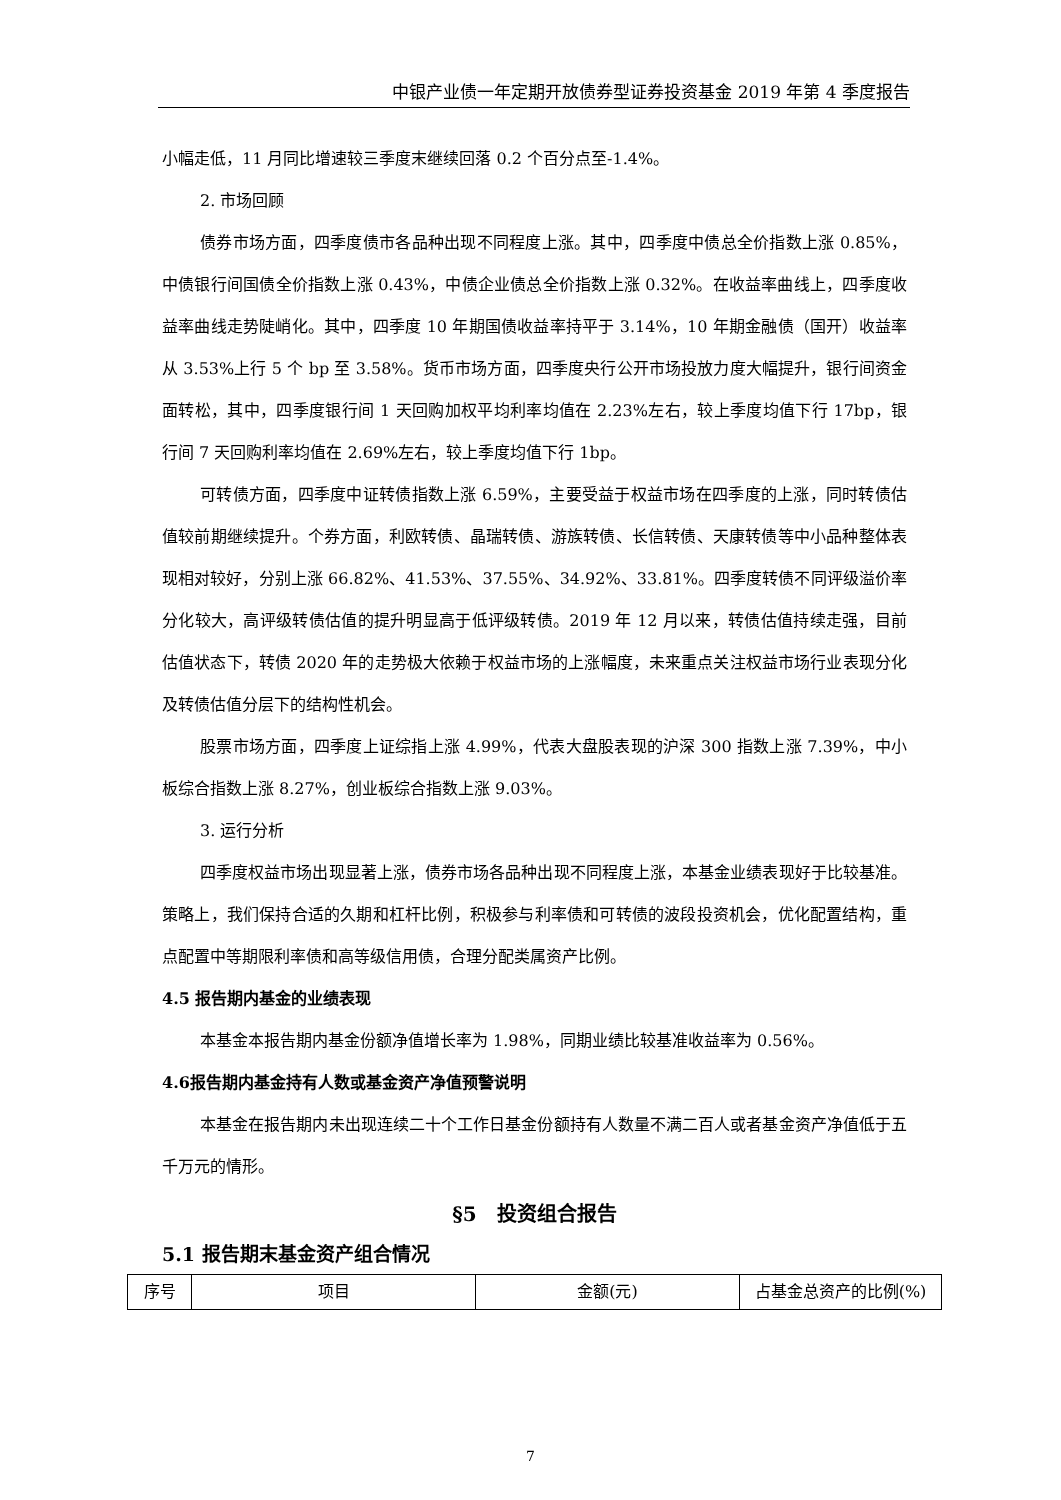中银产业债一年定期开放债券型证券投资基金 2019 年第 4 季度报告
小幅走低，11 月同比增速较三季度末继续回落 0.2 个百分点至-1.4%。
2. 市场回顾
债券市场方面，四季度债市各品种出现不同程度上涨。其中，四季度中债总全价指数上涨 0.85%，中债银行间国债全价指数上涨 0.43%，中债企业债总全价指数上涨 0.32%。在收益率曲线上，四季度收益率曲线走势陡峭化。其中，四季度 10 年期国债收益率持平于 3.14%，10 年期金融债（国开）收益率从 3.53%上行 5 个 bp 至 3.58%。货币市场方面，四季度央行公开市场投放力度大幅提升，银行间资金面转松，其中，四季度银行间 1 天回购加权平均利率均值在 2.23%左右，较上季度均值下行 17bp，银行间 7 天回购利率均值在 2.69%左右，较上季度均值下行 1bp。
可转债方面，四季度中证转债指数上涨 6.59%，主要受益于权益市场在四季度的上涨，同时转债估值较前期继续提升。个券方面，利欧转债、晶瑞转债、游族转债、长信转债、天康转债等中小品种整体表现相对较好，分别上涨 66.82%、41.53%、37.55%、34.92%、33.81%。四季度转债不同评级溢价率分化较大，高评级转债估值的提升明显高于低评级转债。2019 年 12 月以来，转债估值持续走强，目前估值状态下，转债 2020 年的走势极大依赖于权益市场的上涨幅度，未来重点关注权益市场行业表现分化及转债估值分层下的结构性机会。
股票市场方面，四季度上证综指上涨 4.99%，代表大盘股表现的沪深 300 指数上涨 7.39%，中小板综合指数上涨 8.27%，创业板综合指数上涨 9.03%。
3. 运行分析
四季度权益市场出现显著上涨，债券市场各品种出现不同程度上涨，本基金业绩表现好于比较基准。策略上，我们保持合适的久期和杠杆比例，积极参与利率债和可转债的波段投资机会，优化配置结构，重点配置中等期限利率债和高等级信用债，合理分配类属资产比例。
4.5 报告期内基金的业绩表现
本基金本报告期内基金份额净值增长率为 1.98%，同期业绩比较基准收益率为 0.56%。
4.6报告期内基金持有人数或基金资产净值预警说明
本基金在报告期内未出现连续二十个工作日基金份额持有人数量不满二百人或者基金资产净值低于五千万元的情形。
§5　投资组合报告
5.1 报告期末基金资产组合情况
| 序号 | 项目 | 金额(元) | 占基金总资产的比例(%) |
7